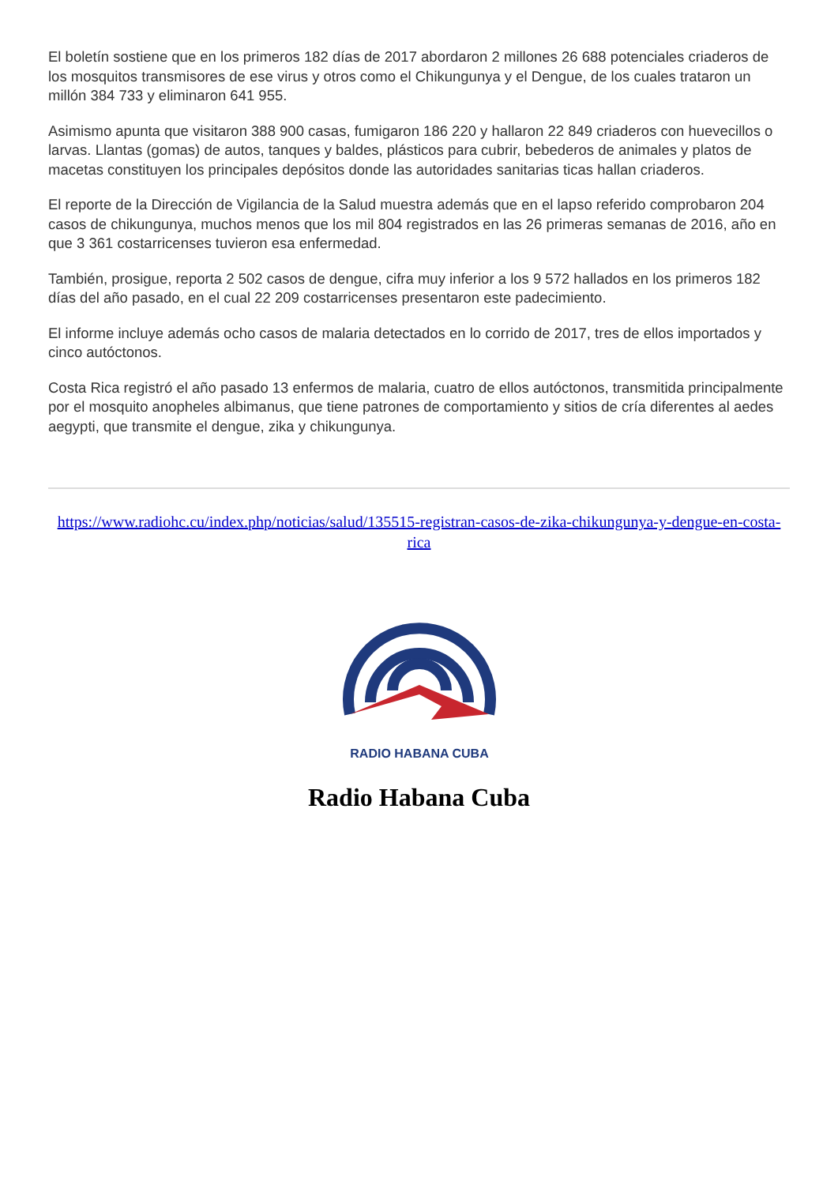El boletín sostiene que en los primeros 182 días de 2017 abordaron 2 millones 26 688 potenciales criaderos de los mosquitos transmisores de ese virus y otros como el Chikungunya y el Dengue, de los cuales trataron un millón 384 733 y eliminaron 641 955.
Asimismo apunta que visitaron 388 900 casas, fumigaron 186 220 y hallaron 22 849 criaderos con huevecillos o larvas. Llantas (gomas) de autos, tanques y baldes, plásticos para cubrir, bebederos de animales y platos de macetas constituyen los principales depósitos donde las autoridades sanitarias ticas hallan criaderos.
El reporte de la Dirección de Vigilancia de la Salud muestra además que en el lapso referido comprobaron 204 casos de chikungunya, muchos menos que los mil 804 registrados en las 26 primeras semanas de 2016, año en que 3 361 costarricenses tuvieron esa enfermedad.
También, prosigue, reporta 2 502 casos de dengue, cifra muy inferior a los 9 572 hallados en los primeros 182 días del año pasado, en el cual 22 209 costarricenses presentaron este padecimiento.
El informe incluye además ocho casos de malaria detectados en lo corrido de 2017, tres de ellos importados y cinco autóctonos.
Costa Rica registró el año pasado 13 enfermos de malaria, cuatro de ellos autóctonos, transmitida principalmente por el mosquito anopheles albimanus, que tiene patrones de comportamiento y sitios de cría diferentes al aedes aegypti, que transmite el dengue, zika y chikungunya.
https://www.radiohc.cu/index.php/noticias/salud/135515-registran-casos-de-zika-chikungunya-y-dengue-en-costa-rica
RADIO HABANA CUBA
Radio Habana Cuba